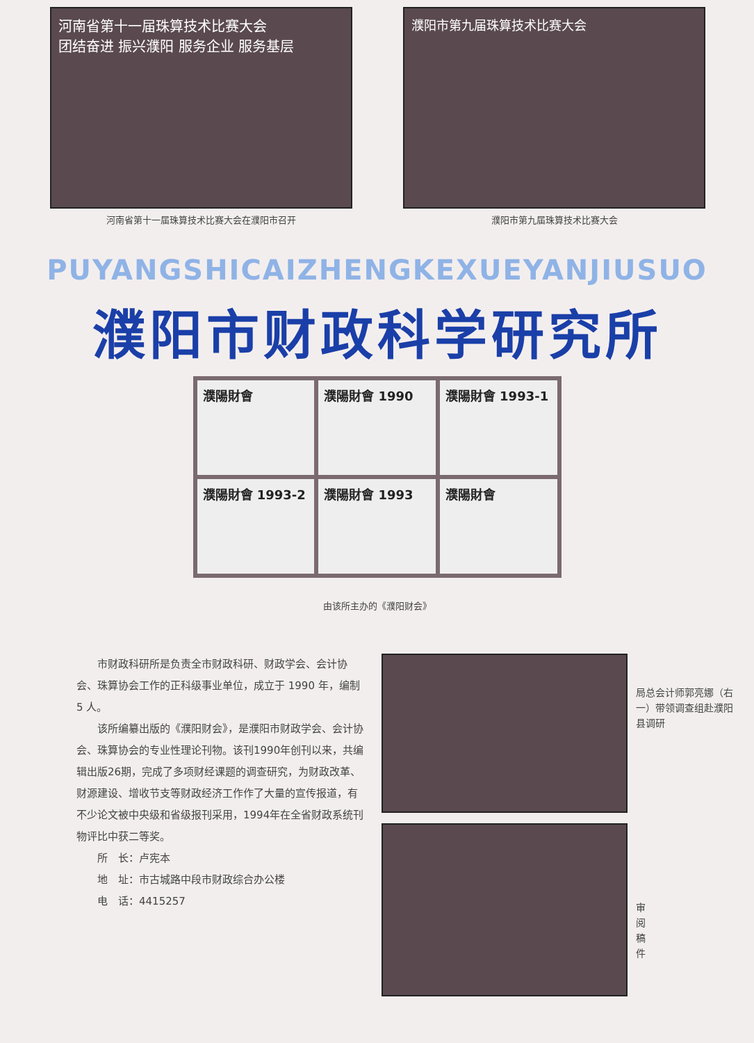河南省第十一届珠算技术比赛大会
团结奋进 振兴濮阳 服务企业 服务基层
河南省第十一届珠算技术比赛大会在濮阳市召开
濮阳市第九届珠算技术比赛大会
濮阳市第九届珠算技术比赛大会
PUYANGSHICAIZHENGKEXUEYANJIUSUO
濮阳市财政科学研究所
濮陽財會
濮陽財會 1990
濮陽財會 1993-1
濮陽財會 1993-2
濮陽財會 1993
濮陽財會
由该所主办的《濮阳财会》
市财政科研所是负责全市财政科研、财政学会、会计协会、珠算协会工作的正科级事业单位，成立于 1990 年，编制 5 人。
该所编纂出版的《濮阳财会》，是濮阳市财政学会、会计协会、珠算协会的专业性理论刊物。该刊1990年创刊以来，共编辑出版26期，完成了多项财经课题的调查研究，为财政改革、财源建设、增收节支等财政经济工作作了大量的宣传报道，有不少论文被中央级和省级报刊采用，1994年在全省财政系统刊物评比中获二等奖。
所　长：卢宪本
地　址：市古城路中段市财政综合办公楼
电　话：4415257
局总会计师郭亮娜（右一）带领调查组赴濮阳县调研
审阅稿件